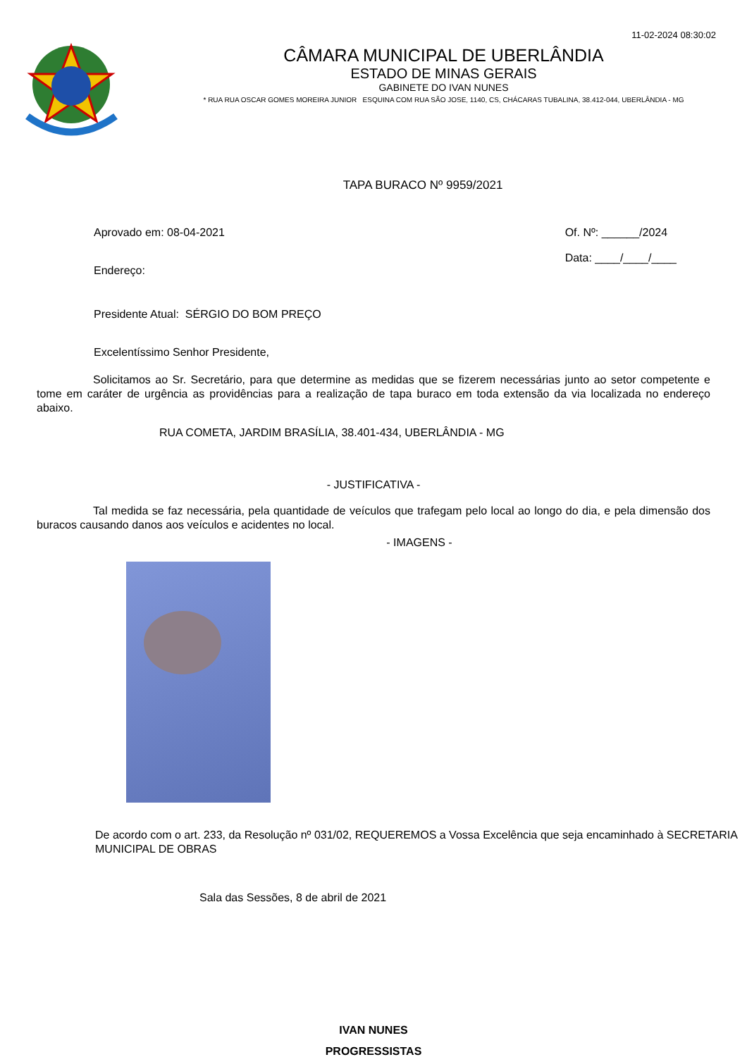11-02-2024 08:30:02
CÂMARA MUNICIPAL DE UBERLÂNDIA
ESTADO DE MINAS GERAIS
GABINETE DO IVAN NUNES
* RUA RUA OSCAR GOMES MOREIRA JUNIOR ESQUINA COM RUA SÃO JOSE, 1140, CS, CHÁCARAS TUBALINA, 38.412-044, UBERLÂNDIA - MG
TAPA BURACO Nº 9959/2021
Aprovado em: 08-04-2021
Endereço:
Of. Nº: ______/2024
Data: ____/____/____
Presidente Atual: SÉRGIO DO BOM PREÇO
Excelentíssimo Senhor Presidente,
Solicitamos ao Sr. Secretário, para que determine as medidas que se fizerem necessárias junto ao setor competente e tome em caráter de urgência as providências para a realização de tapa buraco em toda extensão da via localizada no endereço abaixo.
RUA COMETA, JARDIM BRASÍLIA, 38.401-434, UBERLÂNDIA - MG
- JUSTIFICATIVA -
Tal medida se faz necessária, pela quantidade de veículos que trafegam pelo local ao longo do dia, e pela dimensão dos buracos causando danos aos veículos e acidentes no local.
- IMAGENS -
De acordo com o art. 233, da Resolução nº 031/02, REQUEREMOS a Vossa Excelência que seja encaminhado à SECRETARIA MUNICIPAL DE OBRAS
Sala das Sessões, 8 de abril de 2021
IVAN NUNES
PROGRESSISTAS